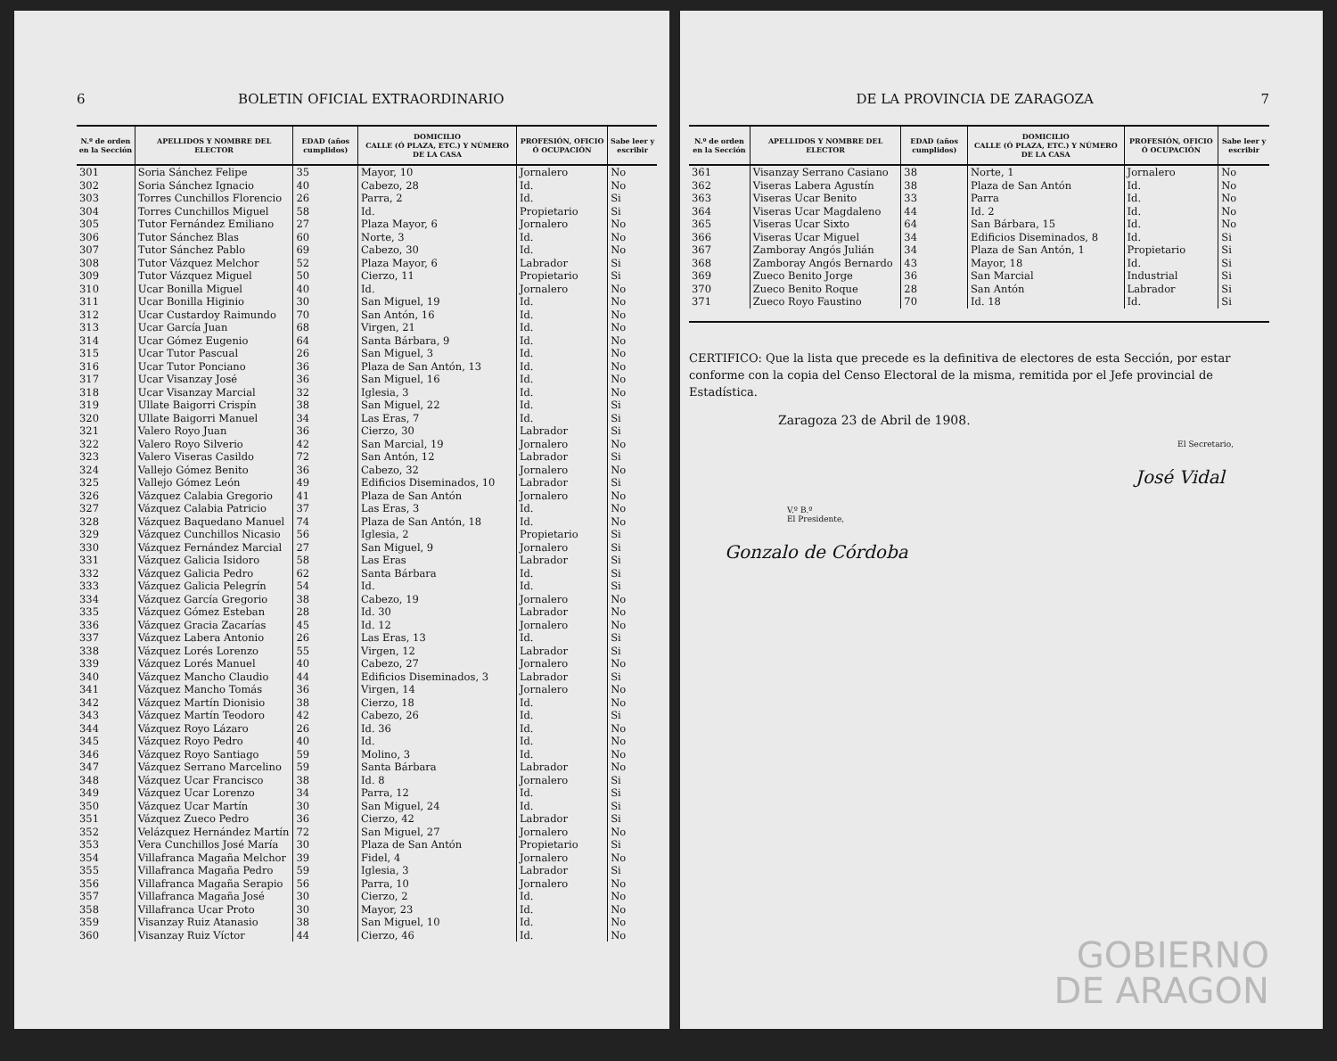6 BOLETIN OFICIAL EXTRAORDINARIO
| N.º de orden en la Sección | APELLIDOS Y NOMBRE DEL ELECTOR | EDAD (años cumplidos) | DOMICILIO CALLE (Ó PLAZA, ETC.) Y NÚMERO DE LA CASA | PROFESIÓN, OFICIO Ó OCUPACIÓN | Sabe leer y escribir |
| --- | --- | --- | --- | --- | --- |
| 301 | Soria Sánchez Felipe | 35 | Mayor, 10 | Jornalero | No |
| 302 | Soria Sánchez Ignacio | 40 | Cabezo, 28 | Id. | No |
| 303 | Torres Cunchillos Florencio | 26 | Parra, 2 | Id. | Si |
| 304 | Torres Cunchillos Miguel | 58 | Id. | Propietario | Si |
| 305 | Tutor Fernández Emiliano | 27 | Plaza Mayor, 6 | Jornalero | No |
| 306 | Tutor Sánchez Blas | 60 | Norte, 3 | Id. | No |
| 307 | Tutor Sánchez Pablo | 69 | Cabezo, 30 | Id. | No |
| 308 | Tutor Vázquez Melchor | 52 | Plaza Mayor, 6 | Labrador | Si |
| 309 | Tutor Vázquez Miguel | 50 | Cierzo, 11 | Propietario | Si |
| 310 | Ucar Bonilla Miguel | 40 | Id. | Jornalero | No |
| 311 | Ucar Bonilla Higinio | 30 | San Miguel, 19 | Id. | No |
| 312 | Ucar Custardoy Raimundo | 70 | San Antón, 16 | Id. | No |
| 313 | Ucar García Juan | 68 | Virgen, 21 | Id. | No |
| 314 | Ucar Gómez Eugenio | 64 | Santa Bárbara, 9 | Id. | No |
| 315 | Ucar Tutor Pascual | 26 | San Miguel, 3 | Id. | No |
| 316 | Ucar Tutor Ponciano | 36 | Plaza de San Antón, 13 | Id. | No |
| 317 | Ucar Visanzay José | 36 | San Miguel, 16 | Id. | No |
| 318 | Ucar Visanzay Marcial | 32 | Iglesia, 3 | Id. | No |
| 319 | Ullate Baigorri Crispín | 38 | San Miguel, 22 | Id. | Si |
| 320 | Ullate Baigorri Manuel | 34 | Las Eras, 7 | Id. | Si |
| 321 | Valero Royo Juan | 36 | Cierzo, 30 | Labrador | Si |
| 322 | Valero Royo Silverio | 42 | San Marcial, 19 | Jornalero | No |
| 323 | Valero Viseras Casildo | 72 | San Antón, 12 | Labrador | Si |
| 324 | Vallejo Gómez Benito | 36 | Cabezo, 32 | Jornalero | No |
| 325 | Vallejo Gómez León | 49 | Edificios Diseminados, 10 | Labrador | Si |
| 326 | Vázquez Calabia Gregorio | 41 | Plaza de San Antón | Jornalero | No |
| 327 | Vázquez Calabia Patricio | 37 | Las Eras, 3 | Id. | No |
| 328 | Vázquez Baquedano Manuel | 74 | Plaza de San Antón, 18 | Id. | No |
| 329 | Vázquez Cunchillos Nicasio | 56 | Iglesia, 2 | Propietario | Si |
| 330 | Vázquez Fernández Marcial | 27 | San Miguel, 9 | Jornalero | Si |
| 331 | Vázquez Galicia Isidoro | 58 | Las Eras | Labrador | Si |
| 332 | Vázquez Galicia Pedro | 62 | Santa Bárbara | Id. | Si |
| 333 | Vázquez Galicia Pelegrín | 54 | Id. | Id. | Si |
| 334 | Vázquez García Gregorio | 38 | Cabezo, 19 | Jornalero | No |
| 335 | Vázquez Gómez Esteban | 28 | Id. 30 | Labrador | No |
| 336 | Vázquez Gracia Zacarías | 45 | Id. 12 | Jornalero | No |
| 337 | Vázquez Labera Antonio | 26 | Las Eras, 13 | Id. | Si |
| 338 | Vázquez Lorés Lorenzo | 55 | Virgen, 12 | Labrador | Si |
| 339 | Vázquez Lorés Manuel | 40 | Cabezo, 27 | Jornalero | No |
| 340 | Vázquez Mancho Claudio | 44 | Edificios Diseminados, 3 | Labrador | Si |
| 341 | Vázquez Mancho Tomás | 36 | Virgen, 14 | Jornalero | No |
| 342 | Vázquez Martín Dionisio | 38 | Cierzo, 18 | Id. | No |
| 343 | Vázquez Martín Teodoro | 42 | Cabezo, 26 | Id. | Si |
| 344 | Vázquez Royo Lázaro | 26 | Id. 36 | Id. | No |
| 345 | Vázquez Royo Pedro | 40 | Id. | Id. | No |
| 346 | Vázquez Royo Santiago | 59 | Molino, 3 | Id. | No |
| 347 | Vázquez Serrano Marcelino | 59 | Santa Bárbara | Labrador | No |
| 348 | Vázquez Ucar Francisco | 38 | Id. 8 | Jornalero | Si |
| 349 | Vázquez Ucar Lorenzo | 34 | Parra, 12 | Id. | Si |
| 350 | Vázquez Ucar Martín | 30 | San Miguel, 24 | Id. | Si |
| 351 | Vázquez Zueco Pedro | 36 | Cierzo, 42 | Labrador | Si |
| 352 | Velázquez Hernández Martín | 72 | San Miguel, 27 | Jornalero | No |
| 353 | Vera Cunchillos José María | 30 | Plaza de San Antón | Propietario | Si |
| 354 | Villafranca Magaña Melchor | 39 | Fidel, 4 | Jornalero | No |
| 355 | Villafranca Magaña Pedro | 59 | Iglesia, 3 | Labrador | Si |
| 356 | Villafranca Magaña Serapio | 56 | Parra, 10 | Jornalero | No |
| 357 | Villafranca Magaña José | 30 | Cierzo, 2 | Id. | No |
| 358 | Villafranca Ucar Proto | 30 | Mayor, 23 | Id. | No |
| 359 | Visanzay Ruiz Atanasio | 38 | San Miguel, 10 | Id. | No |
| 360 | Visanzay Ruiz Víctor | 44 | Cierzo, 46 | Id. | No |
DE LA PROVINCIA DE ZARAGOZA 7
| N.º de orden en la Sección | APELLIDOS Y NOMBRE DEL ELECTOR | EDAD (años cumplidos) | DOMICILIO CALLE (Ó PLAZA, ETC.) Y NÚMERO DE LA CASA | PROFESIÓN, OFICIO Ó OCUPACIÓN | Sabe leer y escribir |
| --- | --- | --- | --- | --- | --- |
| 361 | Visanzay Serrano Casiano | 38 | Norte, 1 | Jornalero | No |
| 362 | Viseras Labera Agustín | 38 | Plaza de San Antón | Id. | No |
| 363 | Viseras Ucar Benito | 33 | Parra | Id. | No |
| 364 | Viseras Ucar Magdaleno | 44 | Id. 2 | Id. | No |
| 365 | Viseras Ucar Sixto | 64 | San Bárbara, 15 | Id. | No |
| 366 | Viseras Ucar Miguel | 34 | Edificios Diseminados, 8 | Id. | Si |
| 367 | Zamboray Angós Julián | 34 | Plaza de San Antón, 1 | Propietario | Si |
| 368 | Zamboray Angós Bernardo | 43 | Mayor, 18 | Id. | Si |
| 369 | Zueco Benito Jorge | 36 | San Marcial | Industrial | Si |
| 370 | Zueco Benito Roque | 28 | San Antón | Labrador | Si |
| 371 | Zueco Royo Faustino | 70 | Id. 18 | Id. | Si |
CERTIFICO: Que la lista que precede es la definitiva de electores de esta Sección, por estar conforme con la copia del Censo Electoral de la misma, remitida por el Jefe provincial de Estadística.
Zaragoza 23 de Abril de 1908.
El Secretario,
José Vidal
V.º B.º
El Presidente,
Gonzalo de Córdoba
GOBIERNO
DE ARAGON